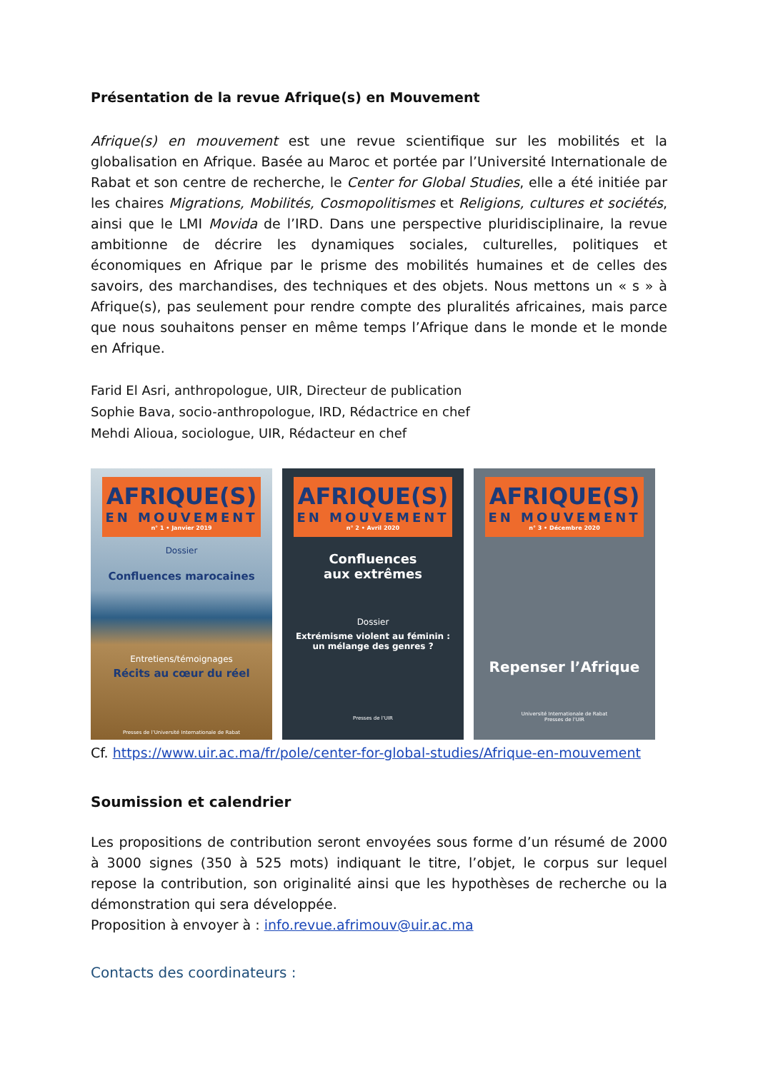Présentation de la revue Afrique(s) en Mouvement
Afrique(s) en mouvement est une revue scientifique sur les mobilités et la globalisation en Afrique. Basée au Maroc et portée par l’Université Internationale de Rabat et son centre de recherche, le Center for Global Studies, elle a été initiée par les chaires Migrations, Mobilités, Cosmopolitismes et Religions, cultures et sociétés, ainsi que le LMI Movida de l’IRD. Dans une perspective pluridisciplinaire, la revue ambitionne de décrire les dynamiques sociales, culturelles, politiques et économiques en Afrique par le prisme des mobilités humaines et de celles des savoirs, des marchandises, des techniques et des objets. Nous mettons un « s » à Afrique(s), pas seulement pour rendre compte des pluralités africaines, mais parce que nous souhaitons penser en même temps l’Afrique dans le monde et le monde en Afrique.
Farid El Asri, anthropologue, UIR, Directeur de publication
Sophie Bava, socio-anthropologue, IRD, Rédactrice en chef
Mehdi Alioua, sociologue, UIR, Rédacteur en chef
AFRIQUE(S)
EN MOUVEMENT
n° 1 • Janvier 2019
Dossier
Confluences marocaines
Entretiens/témoignages
Récits au cœur du réel
Presses de l’Université Internationale de Rabat
AFRIQUE(S)
EN MOUVEMENT
n° 2 • Avril 2020
Confluences
aux extrêmes
Dossier
Extrémisme violent au féminin :
un mélange des genres ?
Presses de l’UIR
AFRIQUE(S)
EN MOUVEMENT
n° 3 • Décembre 2020
Repenser l’Afrique
Université Internationale de Rabat
Presses de l’UIR
Cf. https://www.uir.ac.ma/fr/pole/center-for-global-studies/Afrique-en-mouvement
Soumission et calendrier
Les propositions de contribution seront envoyées sous forme d’un résumé de 2000 à 3000 signes (350 à 525 mots) indiquant le titre, l’objet, le corpus sur lequel repose la contribution, son originalité ainsi que les hypothèses de recherche ou la démonstration qui sera développée.
Proposition à envoyer à : info.revue.afrimouv@uir.ac.ma
Contacts des coordinateurs :